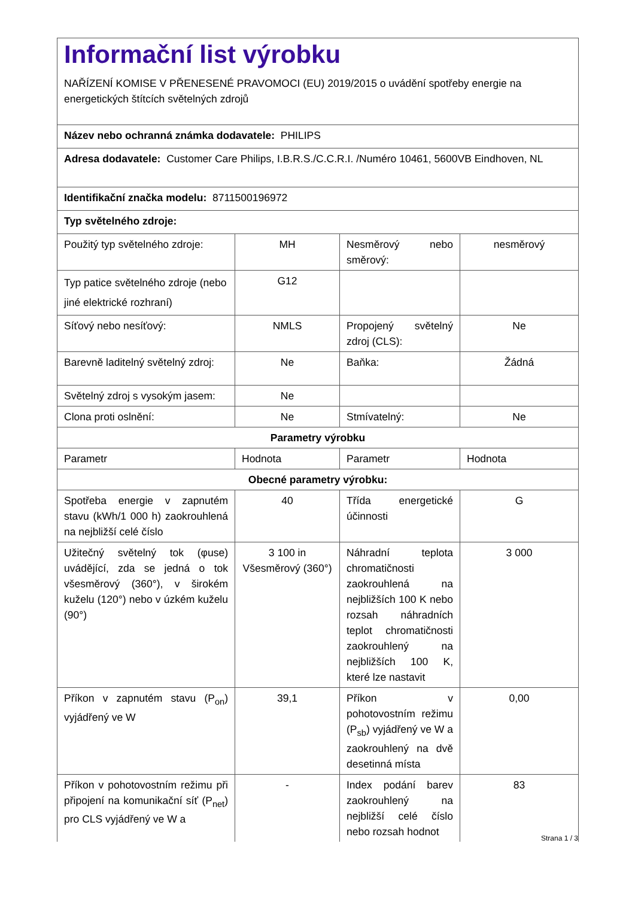| Informační list výrobku NAŘÍZENÍ KOMISE V PŘENESENÉ PRAVOMOCI (EU) 2019/2015 o uvádění spotřeby energie na energetických štítcích světelných zdrojů | | | |
| Název nebo ochranná známka dodavatele: PHILIPS | | | |
| Adresa dodavatele: Customer Care Philips, I.B.R.S./C.C.R.I. /Numéro 10461, 5600VB Eindhoven, NL | | | |
| Identifikační značka modelu: 8711500196972 | | | |
| Typ světelného zdroje: | | | |
| Použitý typ světelného zdroje: | MH | Nesměrový nebo směrový: | nesměrový |
| Typ patice světelného zdroje (nebo jiné elektrické rozhraní) | G12 | | |
| Síťový nebo nesíťový: | NMLS | Propojený světelný zdroj (CLS): | Ne |
| Barevně laditelný světelný zdroj: | Ne | Baňka: | Žádná |
| Světelný zdroj s vysokým jasem: | Ne | | |
| Clona proti oslnění: | Ne | Stmívatelný: | Ne |
| Parametry výrobku | | | |
| Parametr | Hodnota | Parametr | Hodnota |
| Obecné parametry výrobku: | | | |
| Spotřeba energie v zapnutém stavu (kWh/1 000 h) zaokrouhlená na nejbližší celé číslo | 40 | Třída energetické účinnosti | G |
| Užitečný světelný tok (φuse) uvádějící, zda se jedná o tok všesměrový (360°), v širokém kuželu (120°) nebo v úzkém kuželu (90°) | 3 100 in Všesměrový (360°) | Náhradní teplota chromatičnosti zaokrouhlená na nejbližších 100 K nebo rozsah náhradních teplot chromatičnosti zaokrouhlený na nejbližších 100 K, které lze nastavit | 3 000 |
| Příkon v zapnutém stavu (P<sub>on</sub>) vyjádřený ve W | 39,1 | Příkon v pohotovostním režimu (P<sub>sb</sub>) vyjádřený ve W a zaokrouhlený na dvě desetinná místa | 0,00 |
| Příkon v pohotovostním režimu při připojení na komunikační síť (P<sub>net</sub>) pro CLS vyjádřený ve W a | - | Index podání barev zaokrouhlený na nejbližší celé číslo nebo rozsah hodnot | 83 |
Strana 1 / 3